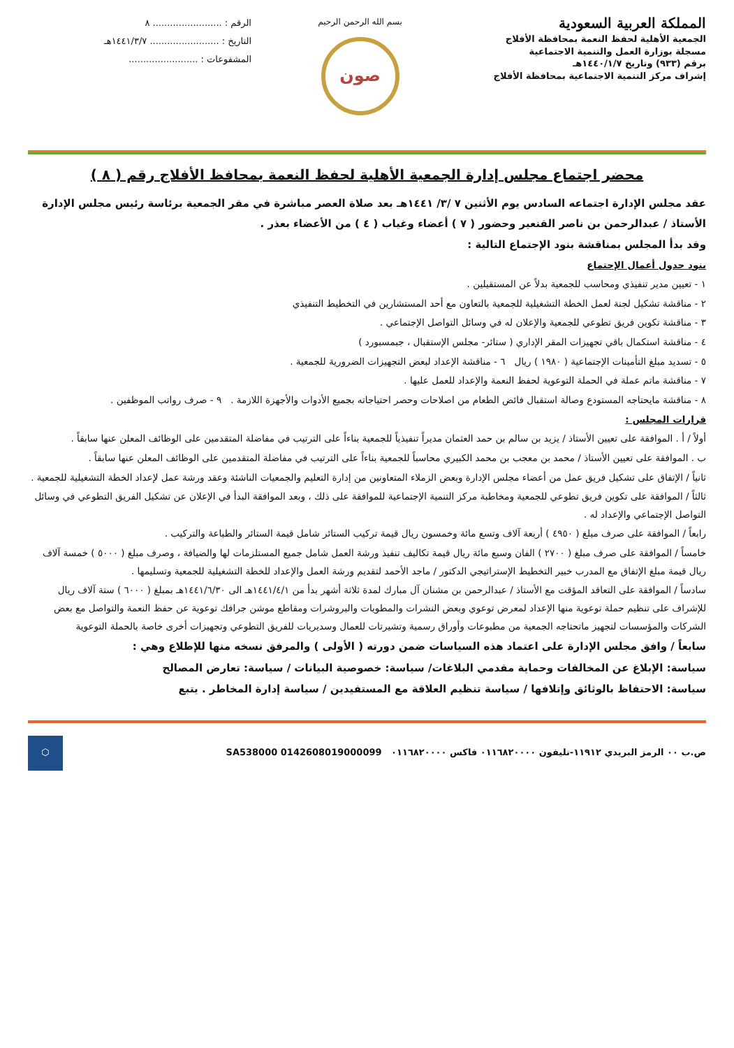المملكة العربية السعودية
الجمعية الأهلية لحفظ النعمة بمحافظة الأفلاج
مسجلة بوزارة العمل والتنمية الاجتماعية
برقم (٩٣٣) وتاريخ ١٤٤٠/١/٧هـ
إشراف مركز التنمية الاجتماعية بمحافظة الأفلاج
بسم الله الرحمن الرحيم
صون
الرقم : ........................ ٨
التاريخ : ........................ ١٤٤١/٣/٧هـ
المشفوعات : ........................
محضر اجتماع مجلس إدارة الجمعية الأهلية لحفظ النعمة بمحافظ الأفلاج رقم ( ٨ )
عقد مجلس الإدارة اجتماعه السادس يوم الأثنين ٧ /٣/ ١٤٤١هـ بعد صلاة العصر مباشرة في مقر الجمعية برئاسة رئيس مجلس الإدارة الأستاذ / عبدالرحمن بن ناصر القنعير وحضور ( ٧ ) أعضاء وغياب ( ٤ ) من الأعضاء بعذر .
وقد بدأ المجلس بمناقشة بنود الإجتماع التالية :
بنود جدول أعمال الإجتماع
١ - تعيين مدير تنفيذي ومحاسب للجمعية بدلاً عن المستقيلين .
٢ - مناقشة تشكيل لجنة لعمل الخطة التشغيلية للجمعية بالتعاون مع أحد المستشارين في التخطيط التنفيذي
٣ - مناقشة تكوين فريق تطوعي للجمعية والإعلان له في وسائل التواصل الإجتماعي .
٤ - مناقشة استكمال باقي تجهيزات المقر الإداري ( ستائر- مجلس الإستقبال ، جبمسبورد )
٥ - تسديد مبلغ التأمينات الإجتماعية ( ١٩٨٠ ) ريال ٦ - مناقشة الإعداد لبعض التجهيزات الضرورية للجمعية .
٧ - مناقشة ماتم عملة في الحملة التوعوية لحفظ النعمة والإعداد للعمل عليها .
٨ - مناقشة مايحتاجه المستودع وصالة استقبال فائض الطعام من اصلاحات وحصر احتياجاته بجميع الأدوات والأجهزة اللازمة . ٩ - صرف رواتب الموظفين .
قرارات المجلس :
أولاً / أ . الموافقة على تعيين الأستاذ / يزيد بن سالم بن حمد العثمان مديراً تنفيذياً للجمعية بناءاً على الترتيب في مفاضلة المتقدمين على الوظائف المعلن عنها سابقاً .
ب . الموافقة على تعيين الأستاذ / محمد بن معجب بن محمد الكبيري محاسباً للجمعية بناءاً على الترتيب في مفاضلة المتقدمين على الوظائف المعلن عنها سابقاً .
ثانياً / الإتفاق على تشكيل فريق عمل من أعضاء مجلس الإدارة وبعض الزملاء المتعاونين من إدارة التعليم والجمعيات الناشئة وعقد ورشة عمل لإعداد الخطة التشغيلية للجمعية .
ثالثاً / الموافقة على تكوين فريق تطوعي للجمعية ومخاطبة مركز التنمية الإجتماعية للموافقة على ذلك ، وبعد الموافقة البدأ في الإعلان عن تشكيل الفريق التطوعي في وسائل التواصل الإجتماعي والإعداد له .
رابعاً / الموافقة على صرف مبلغ ( ٤٩٥٠ ) أربعة آلاف وتسع مائة وخمسون ريال قيمة تركيب الستائر شامل قيمة الستائر والطباعة والتركيب .
خامساً / الموافقة على صرف مبلغ ( ٢٧٠٠ ) الفان وسبع مائة ريال قيمة تكاليف تنفيذ ورشة العمل شامل جميع المستلزمات لها والضيافة ، وصرف مبلغ ( ٥٠٠٠ ) خمسة آلاف ريال قيمة مبلغ الإتفاق مع المدرب خبير التخطيط الإستراتيجي الدكتور / ماجد الأحمد لتقديم ورشة العمل والإعداد للخطة التشغيلية للجمعية وتسليمها .
سادساً / الموافقة على التعاقد المؤقت مع الأستاذ / عبدالرحمن بن مشنان آل مبارك لمدة ثلاثة أشهر بدأ من ١٤٤١/٤/١هـ الى ١٤٤١/٦/٣٠هـ بمبلغ ( ٦٠٠٠ ) ستة آلاف ريال للإشراف على تنظيم حملة توعوية منها الإعداد لمعرض توعوي وبعض النشرات والمطويات والبروشرات ومقاطع موشن جرافك توعوية عن حفظ النعمة والتواصل مع بعض الشركات والمؤسسات لتجهيز ماتحتاجه الجمعية من مطبوعات وأوراق رسمية وتشيرتات للعمال وسديريات للفريق التطوعي وتجهيزات أخرى خاصة بالحملة التوعوية
سابعاً / وافق مجلس الإدارة على اعتماد هذه السياسات ضمن دورته ( الأولى ) والمرفق نسخه منها للإطلاع وهي :
سياسة: الإبلاغ عن المخالفات وحماية مقدمي البلاغات/ سياسة: خصوصية البيانات / سياسة: تعارض المصالح
سياسة: الاحتفاظ بالوثائق وإتلافها / سياسة تنظيم العلاقة مع المستفيدين / سياسة إدارة المخاطر . يتبع
ص.ب ٠٠ الرمز البريدي ١١٩١٢-تليفون ٠١١٦٨٢٠٠٠٠ فاكس ٠١١٦٨٢٠٠٠٠ SA538000 0142608019000099
⬡